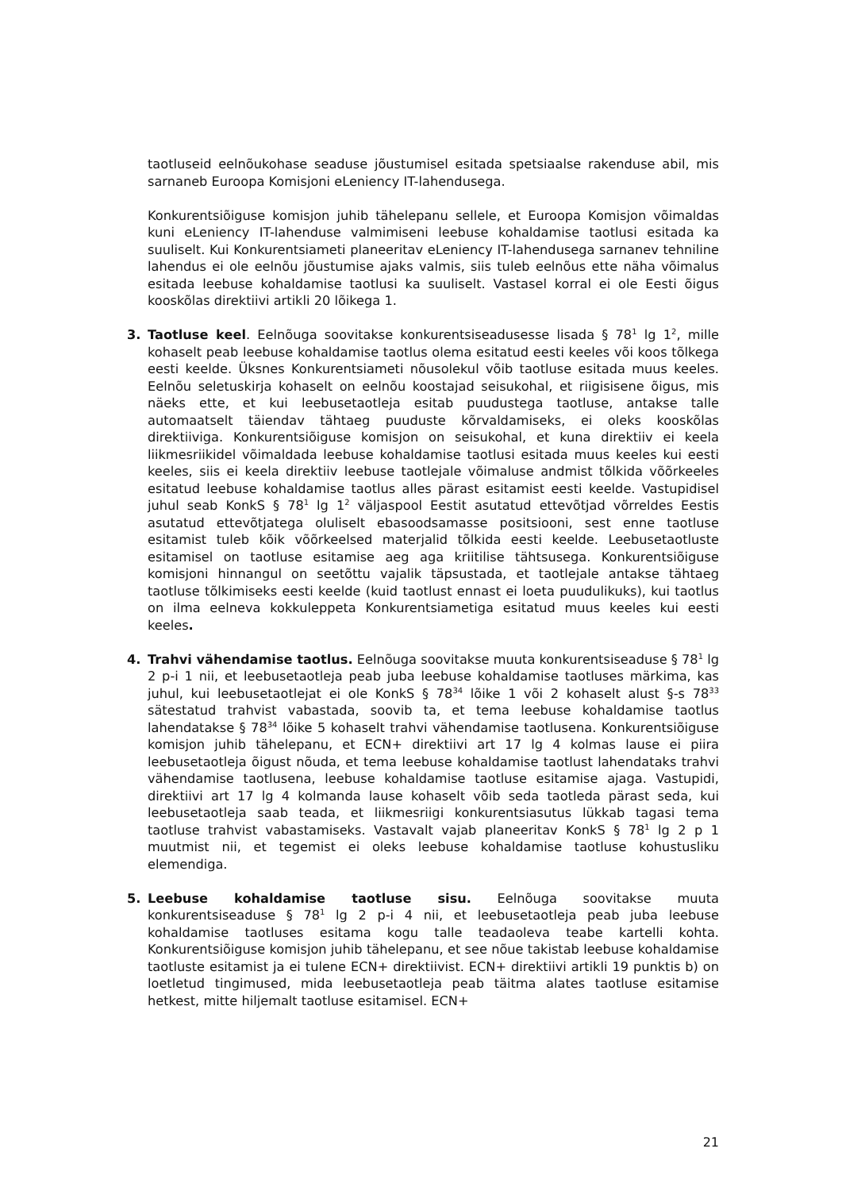taotluseid eelnõukohase seaduse jõustumisel esitada spetsiaalse rakenduse abil, mis sarnaneb Euroopa Komisjoni eLeniency IT-lahendusega.
Konkurentsiõiguse komisjon juhib tähelepanu sellele, et Euroopa Komisjon võimaldas kuni eLeniency IT-lahenduse valmimiseni leebuse kohaldamise taotlusi esitada ka suuliselt. Kui Konkurentsiameti planeeritav eLeniency IT-lahendusega sarnanev tehniline lahendus ei ole eelnõu jõustumise ajaks valmis, siis tuleb eelnõus ette näha võimalus esitada leebuse kohaldamise taotlusi ka suuliselt. Vastasel korral ei ole Eesti õigus kooskõlas direktiivi artikli 20 lõikega 1.
3. Taotluse keel. Eelnõuga soovitakse konkurentsiseadusesse lisada § 78<sup>1</sup> lg 1<sup>2</sup>, mille kohaselt peab leebuse kohaldamise taotlus olema esitatud eesti keeles või koos tõlkega eesti keelde. Üksnes Konkurentsiameti nõusolekul võib taotluse esitada muus keeles. Eelnõu seletuskirja kohaselt on eelnõu koostajad seisukohal, et riigisisene õigus, mis näeks ette, et kui leebusetaotleja esitab puudustega taotluse, antakse talle automaatselt täiendav tähtaeg puuduste kõrvaldamiseks, ei oleks kooskõlas direktiiviga. Konkurentsiõiguse komisjon on seisukohal, et kuna direktiiv ei keela liikmesriikidel võimaldada leebuse kohaldamise taotlusi esitada muus keeles kui eesti keeles, siis ei keela direktiiv leebuse taotlejale võimaluse andmist tõlkida võõrkeeles esitatud leebuse kohaldamise taotlus alles pärast esitamist eesti keelde. Vastupidisel juhul seab KonkS § 78<sup>1</sup> lg 1<sup>2</sup> väljaspool Eestit asutatud ettevõtjad võrreldes Eestis asutatud ettevõtjatega oluliselt ebasoodsamasse positsiooni, sest enne taotluse esitamist tuleb kõik võõrkeelsed materjalid tõlkida eesti keelde. Leebusetaotluste esitamisel on taotluse esitamise aeg aga kriitilise tähtsusega. Konkurentsiõiguse komisjoni hinnangul on seetõttu vajalik täpsustada, et taotlejale antakse tähtaeg taotluse tõlkimiseks eesti keelde (kuid taotlust ennast ei loeta puudulikuks), kui taotlus on ilma eelneva kokkuleppeta Konkurentsiametiga esitatud muus keeles kui eesti keeles.
4. Trahvi vähendamise taotlus. Eelnõuga soovitakse muuta konkurentsiseaduse § 78<sup>1</sup> lg 2 p-i 1 nii, et leebusetaotleja peab juba leebuse kohaldamise taotluses märkima, kas juhul, kui leebusetaotlejat ei ole KonkS § 78<sup>34</sup> lõike 1 või 2 kohaselt alust §-s 78<sup>33</sup> sätestatud trahvist vabastada, soovib ta, et tema leebuse kohaldamise taotlus lahendatakse § 78<sup>34</sup> lõike 5 kohaselt trahvi vähendamise taotlusena. Konkurentsiõiguse komisjon juhib tähelepanu, et ECN+ direktiivi art 17 lg 4 kolmas lause ei piira leebusetaotleja õigust nõuda, et tema leebuse kohaldamise taotlust lahendataks trahvi vähendamise taotlusena, leebuse kohaldamise taotluse esitamise ajaga. Vastupidi, direktiivi art 17 lg 4 kolmanda lause kohaselt võib seda taotleda pärast seda, kui leebusetaotleja saab teada, et liikmesriigi konkurentsiasutus lükkab tagasi tema taotluse trahvist vabastamiseks. Vastavalt vajab planeeritav KonkS § 78<sup>1</sup> lg 2 p 1 muutmist nii, et tegemist ei oleks leebuse kohaldamise taotluse kohustusliku elemendiga.
5. Leebuse kohaldamise taotluse sisu. Eelnõuga soovitakse muuta konkurentsiseaduse § 78<sup>1</sup> lg 2 p-i 4 nii, et leebusetaotleja peab juba leebuse kohaldamise taotluses esitama kogu talle teadaoleva teabe kartelli kohta. Konkurentsiõiguse komisjon juhib tähelepanu, et see nõue takistab leebuse kohaldamise taotluste esitamist ja ei tulene ECN+ direktiivist. ECN+ direktiivi artikli 19 punktis b) on loetletud tingimused, mida leebusetaotleja peab täitma alates taotluse esitamise hetkest, mitte hiljemalt taotluse esitamisel. ECN+
21